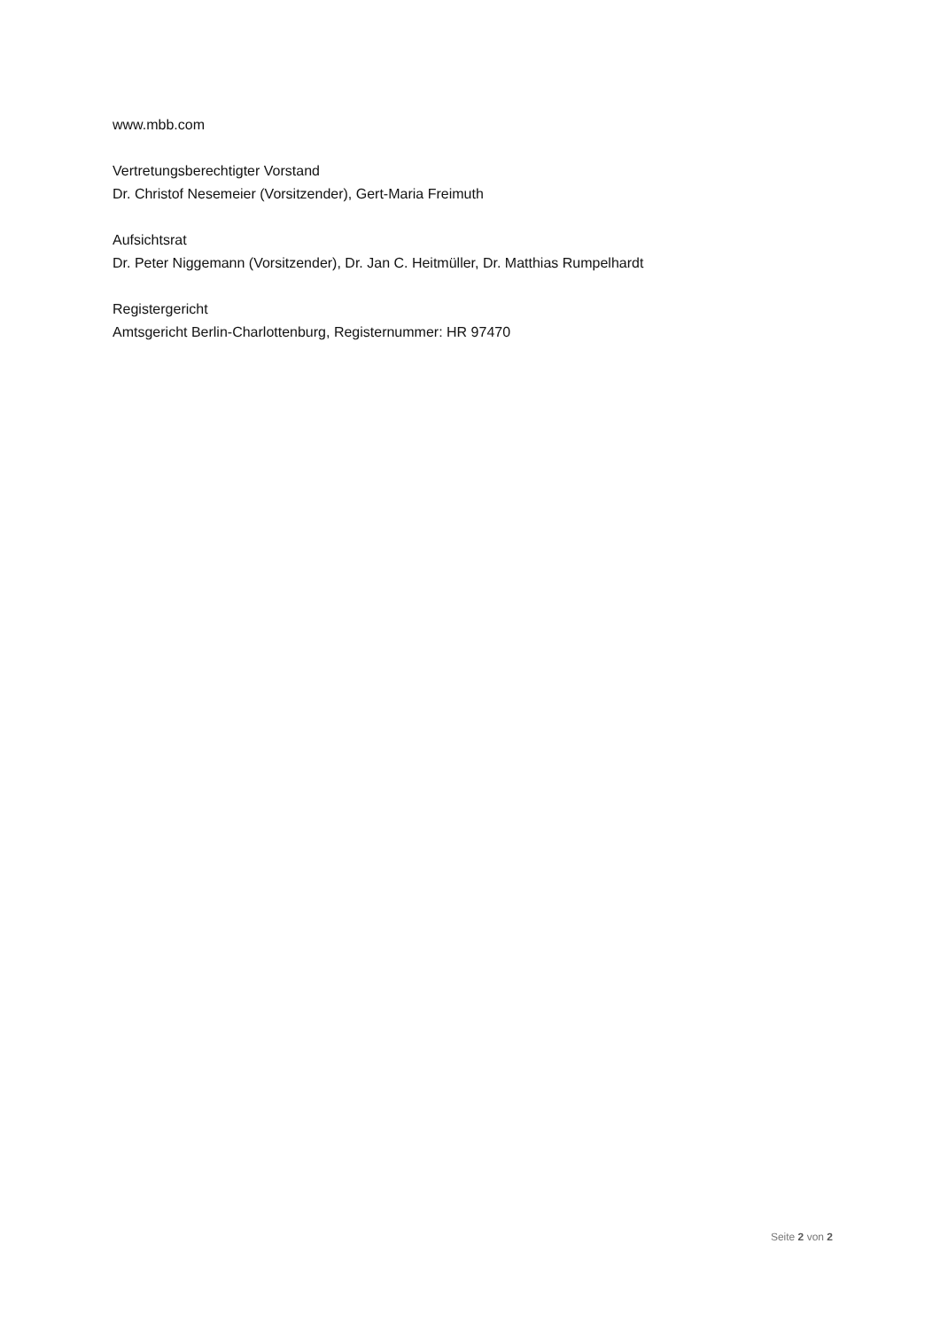www.mbb.com
Vertretungsberechtigter Vorstand
Dr. Christof Nesemeier (Vorsitzender), Gert-Maria Freimuth
Aufsichtsrat
Dr. Peter Niggemann (Vorsitzender), Dr. Jan C. Heitmüller, Dr. Matthias Rumpelhardt
Registergericht
Amtsgericht Berlin-Charlottenburg, Registernummer: HR 97470
Seite 2 von 2